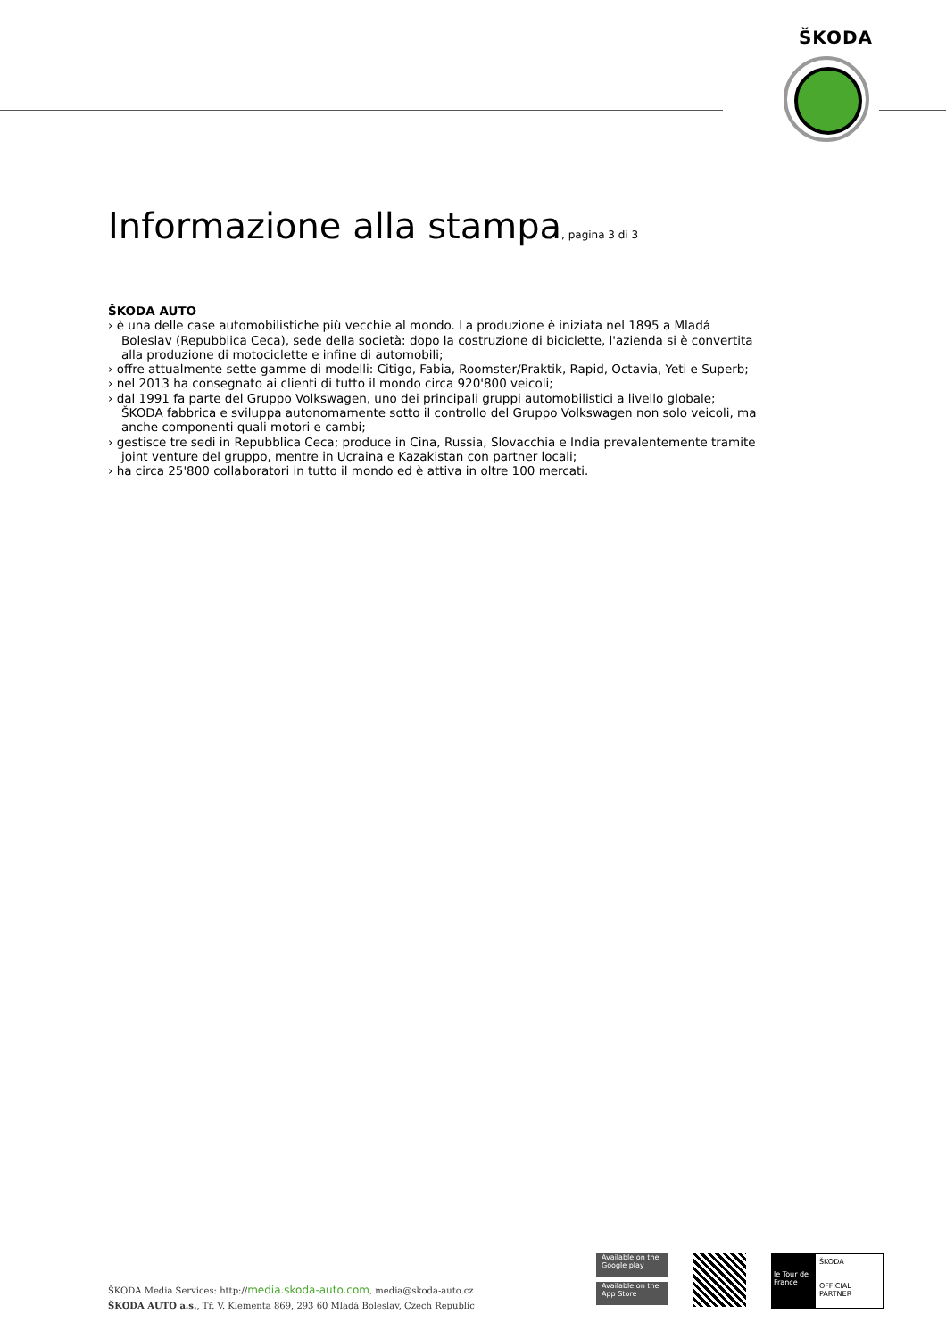ŠKODA
Informazione alla stampa, pagina 3 di 3
ŠKODA AUTO
› è una delle case automobilistiche più vecchie al mondo. La produzione è iniziata nel 1895 a Mladá Boleslav (Repubblica Ceca), sede della società: dopo la costruzione di biciclette, l'azienda si è convertita alla produzione di motociclette e infine di automobili;
› offre attualmente sette gamme di modelli: Citigo, Fabia, Roomster/Praktik, Rapid, Octavia, Yeti e Superb;
› nel 2013 ha consegnato ai clienti di tutto il mondo circa 920'800 veicoli;
› dal 1991 fa parte del Gruppo Volkswagen, uno dei principali gruppi automobilistici a livello globale; ŠKODA fabbrica e sviluppa autonomamente sotto il controllo del Gruppo Volkswagen non solo veicoli, ma anche componenti quali motori e cambi;
› gestisce tre sedi in Repubblica Ceca; produce in Cina, Russia, Slovacchia e India prevalentemente tramite joint venture del gruppo, mentre in Ucraina e Kazakistan con partner locali;
› ha circa 25'800 collaboratori in tutto il mondo ed è attiva in oltre 100 mercati.
ŠKODA Media Services: http://media.skoda-auto.com, media@skoda-auto.cz
ŠKODA AUTO a.s., Tř. V. Klementa 869, 293 60 Mladá Boleslav, Czech Republic
Available on the Google play
Available on the App Store
le Tour de France
ŠKODA
OFFICIAL PARTNER